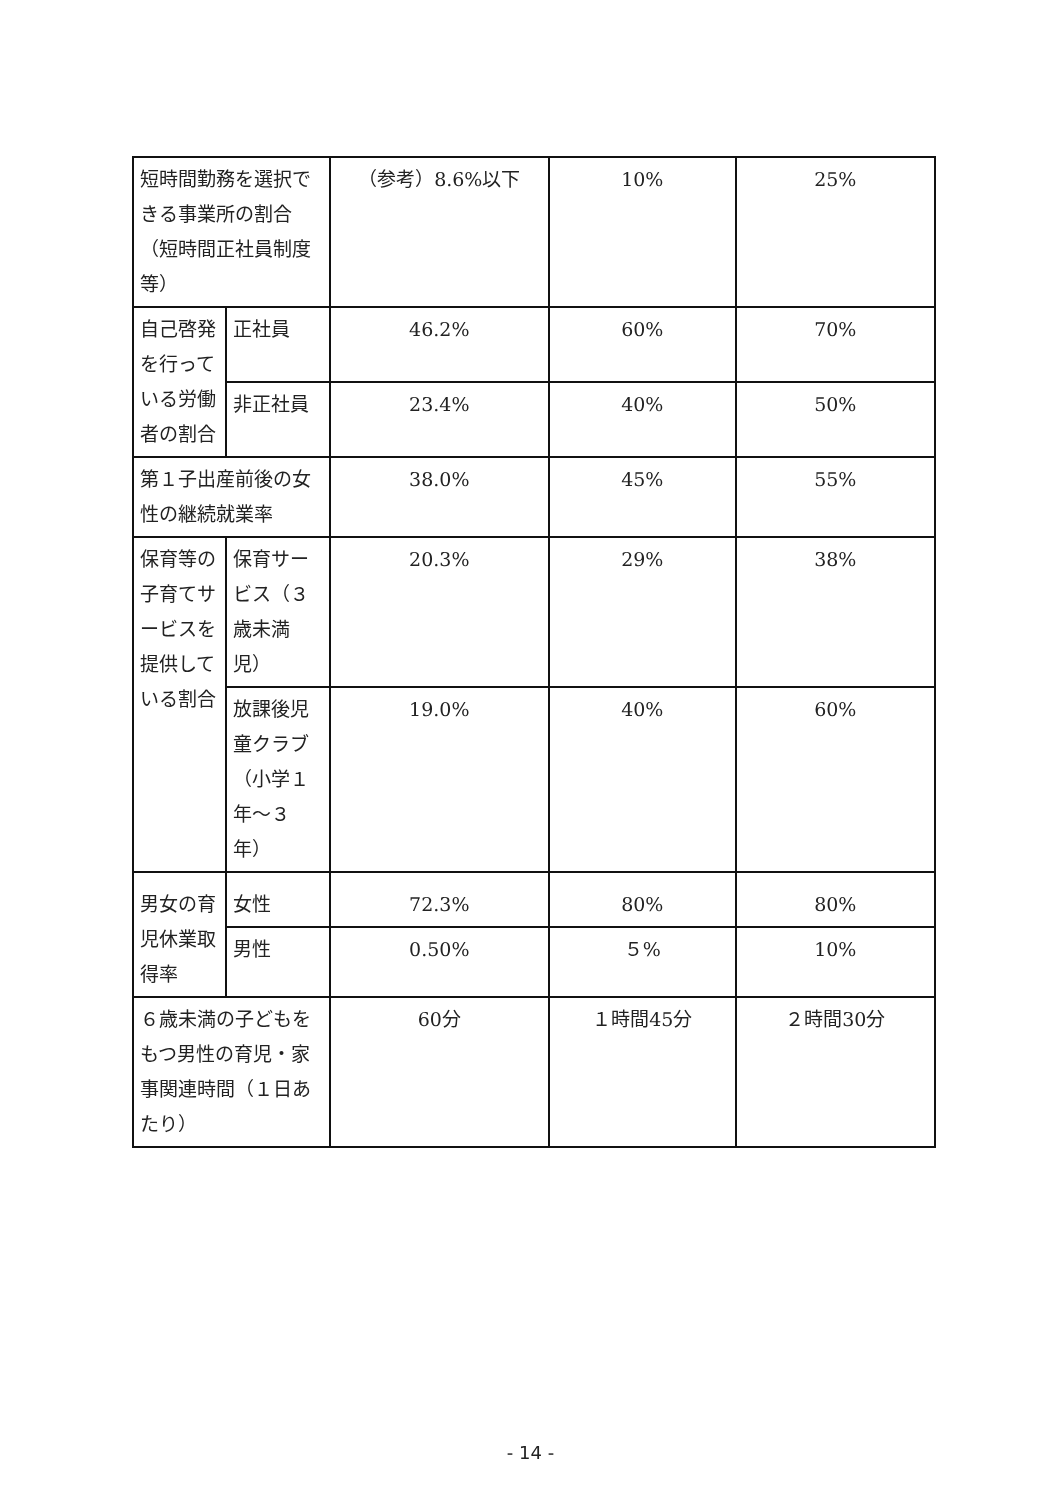| 短時間勤務を選択できる事業所の割合（短時間正社員制度等） | | （参考）8.6%以下 | 10% | 25% |
| 自己啓発を行っている労働者の割合 | 正社員 | 46.2% | 60% | 70% |
| | 非正社員 | 23.4% | 40% | 50% |
| 第１子出産前後の女性の継続就業率 | | 38.0% | 45% | 55% |
| 保育等の子育てサービスを提供している割合 | 保育サービス（３歳未満児） | 20.3% | 29% | 38% |
| | 放課後児童クラブ（小学１年～３年） | 19.0% | 40% | 60% |
| 男女の育児休業取得率 | 女性 | 72.3% | 80% | 80% |
| | 男性 | 0.50% | ５% | 10% |
| ６歳未満の子どもをもつ男性の育児・家事関連時間（１日あたり） | | 60分 | １時間45分 | ２時間30分 |
- 14 -